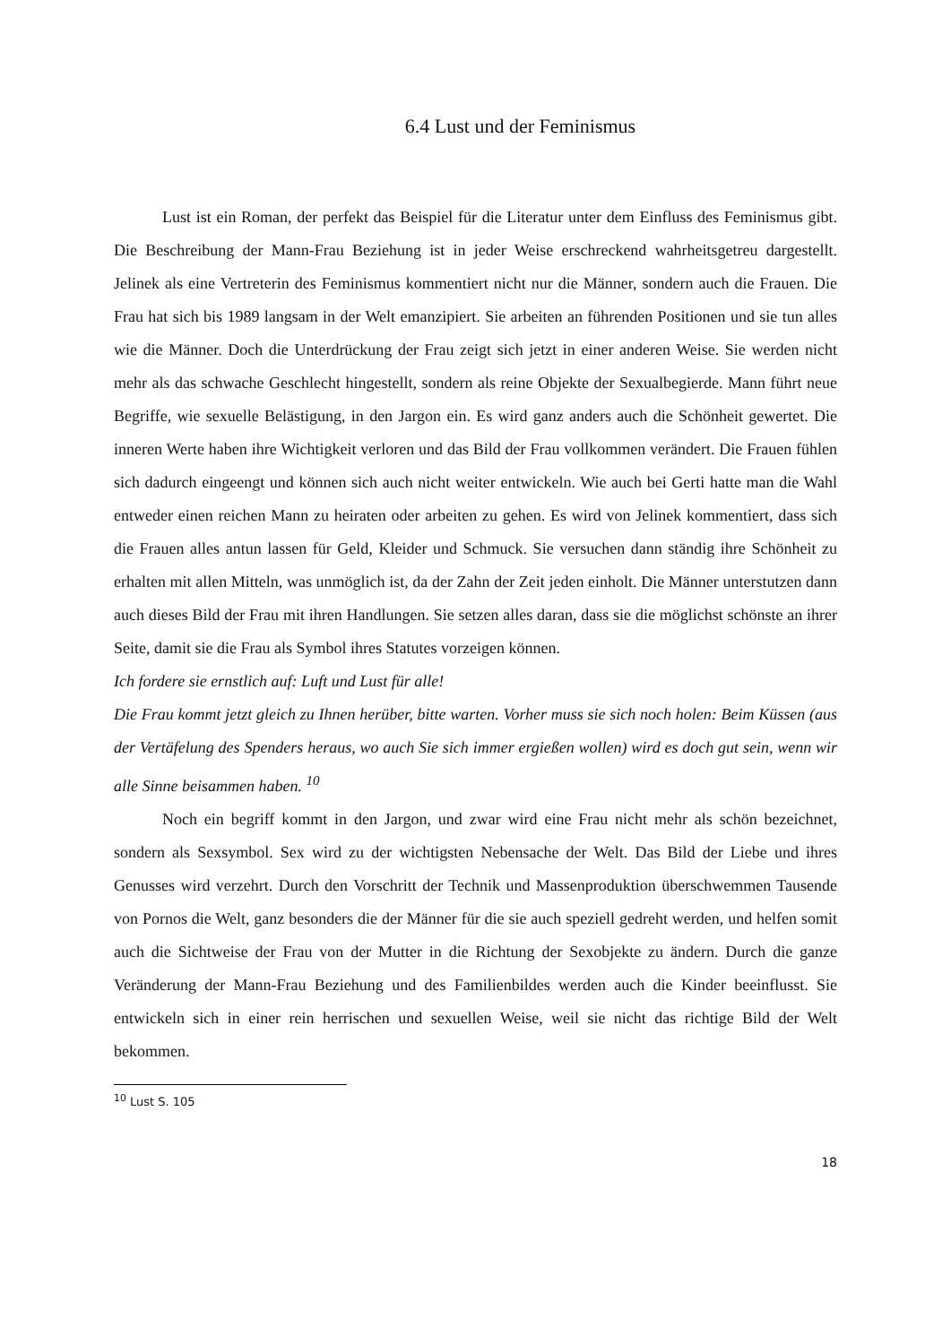6.4 Lust und der Feminismus
Lust ist ein Roman, der perfekt das Beispiel für die Literatur unter dem Einfluss des Feminismus gibt. Die Beschreibung der Mann-Frau Beziehung ist in jeder Weise erschreckend wahrheitsgetreu dargestellt. Jelinek als eine Vertreterin des Feminismus kommentiert nicht nur die Männer, sondern auch die Frauen. Die Frau hat sich bis 1989 langsam in der Welt emanzipiert. Sie arbeiten an führenden Positionen und sie tun alles wie die Männer. Doch die Unterdrückung der Frau zeigt sich jetzt in einer anderen Weise. Sie werden nicht mehr als das schwache Geschlecht hingestellt, sondern als reine Objekte der Sexualbegierde. Mann führt neue Begriffe, wie sexuelle Belästigung, in den Jargon ein. Es wird ganz anders auch die Schönheit gewertet. Die inneren Werte haben ihre Wichtigkeit verloren und das Bild der Frau vollkommen verändert. Die Frauen fühlen sich dadurch eingeengt und können sich auch nicht weiter entwickeln. Wie auch bei Gerti hatte man die Wahl entweder einen reichen Mann zu heiraten oder arbeiten zu gehen. Es wird von Jelinek kommentiert, dass sich die Frauen alles antun lassen für Geld, Kleider und Schmuck. Sie versuchen dann ständig ihre Schönheit zu erhalten mit allen Mitteln, was unmöglich ist, da der Zahn der Zeit jeden einholt. Die Männer unterstutzen dann auch dieses Bild der Frau mit ihren Handlungen. Sie setzen alles daran, dass sie die möglichst schönste an ihrer Seite, damit sie die Frau als Symbol ihres Statutes vorzeigen können.
Ich fordere sie ernstlich auf: Luft und Lust für alle!
Die Frau kommt jetzt gleich zu Ihnen herüber, bitte warten. Vorher muss sie sich noch holen: Beim Küssen (aus der Vertäfelung des Spenders heraus, wo auch Sie sich immer ergießen wollen) wird es doch gut sein, wenn wir alle Sinne beisammen haben. <sup>10</sup>
Noch ein begriff kommt in den Jargon, und zwar wird eine Frau nicht mehr als schön bezeichnet, sondern als Sexsymbol. Sex wird zu der wichtigsten Nebensache der Welt. Das Bild der Liebe und ihres Genusses wird verzehrt. Durch den Vorschritt der Technik und Massenproduktion überschwemmen Tausende von Pornos die Welt, ganz besonders die der Männer für die sie auch speziell gedreht werden, und helfen somit auch die Sichtweise der Frau von der Mutter in die Richtung der Sexobjekte zu ändern. Durch die ganze Veränderung der Mann-Frau Beziehung und des Familienbildes werden auch die Kinder beeinflusst. Sie entwickeln sich in einer rein herrischen und sexuellen Weise, weil sie nicht das richtige Bild der Welt bekommen.
<sup>10</sup> Lust S. 105
18